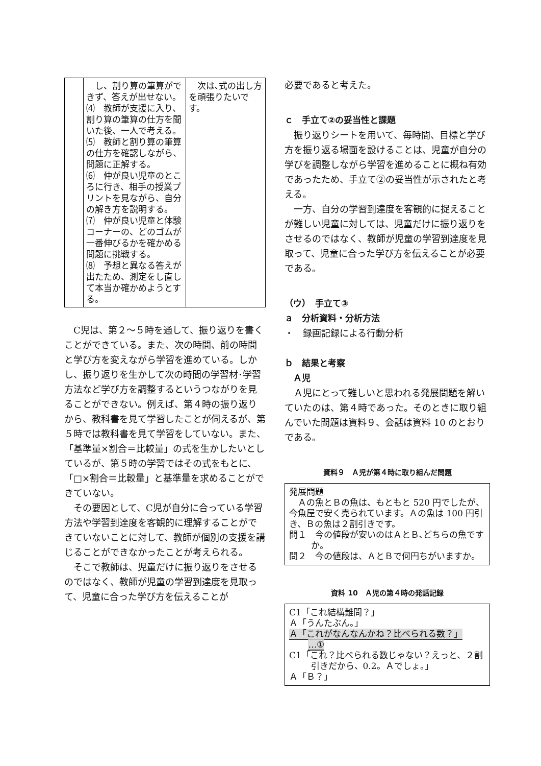| | し、割り算の筆算ができず、答えが出せない。 ⑷ 教師が支援に入り、割り算の筆算の仕方を聞いた後、一人で考える。 ⑸ 教師と割り算の筆算の仕方を確認しながら、問題に正解する。 ⑹ 仲が良い児童のところに行き、相手の授業プリントを見ながら、自分の解き方を説明する。 ⑺ 仲が良い児童と体験コーナーの、どのゴムが一番伸びるかを確かめる問題に挑戦する。 ⑻ 予想と異なる答えが出たため、測定をし直して本当か確かめようとする。 | 次は､式の出し方を頑張りたいです。 |
C児は、第２～５時を通して、振り返りを書くことができている。また、次の時間、前の時間と学び方を変えながら学習を進めている。しかし、振り返りを生かして次の時間の学習材･学習方法など学び方を調整するというつながりを見ることができない。例えば、第４時の振り返りから、教科書を見て学習したことが伺えるが、第５時では教科書を見て学習をしていない。また、「基準量×割合＝比較量」の式を生かしたいとしているが、第５時の学習ではその式をもとに、「□×割合＝比較量」と基準量を求めることができていない。
その要因として、C児が自分に合っている学習方法や学習到達度を客観的に理解することができていないことに対して、教師が個別の支援を講じることができなかったことが考えられる。
そこで教師は、児童だけに振り返りをさせるのではなく、教師が児童の学習到達度を見取って、児童に合った学び方を伝えることが
必要であると考えた。
ｃ　手立て②の妥当性と課題
振り返りシートを用いて、毎時間、目標と学び方を振り返る場面を設けることは、児童が自分の学びを調整しながら学習を進めることに概ね有効であったため、手立て②の妥当性が示されたと考える。
一方、自分の学習到達度を客観的に捉えることが難しい児童に対しては、児童だけに振り返りをさせるのではなく、教師が児童の学習到達度を見取って、児童に合った学び方を伝えることが必要である。
（ウ）　手立て③
ａ　分析資料・分析方法
・　録画記録による行動分析
ｂ　結果と考察
　Ａ児
Ａ児にとって難しいと思われる発展問題を解いていたのは、第４時であった。そのときに取り組んでいた問題は資料９、会話は資料 10 のとおりである。
資料９　Ａ児が第４時に取り組んだ問題
発展問題
　Ａの魚とＢの魚は、もともと 520 円でしたが、今魚屋で安く売られています。Ａの魚は 100 円引き、Ｂの魚は２割引きです。
問１　今の値段が安いのはＡとＢ､どちらの魚ですか。
問２　今の値段は、ＡとＢで何円ちがいますか。
資料 10　Ａ児の第４時の発話記録
C1「これ結構難問？」
Ａ「うんたぶん。」
Ａ「これがなんなんかね？比べられる数？」
…①
C1「これ？比べられる数じゃない？えっと、２割引きだから、0.2。Ａでしょ。」
Ａ「Ｂ？」